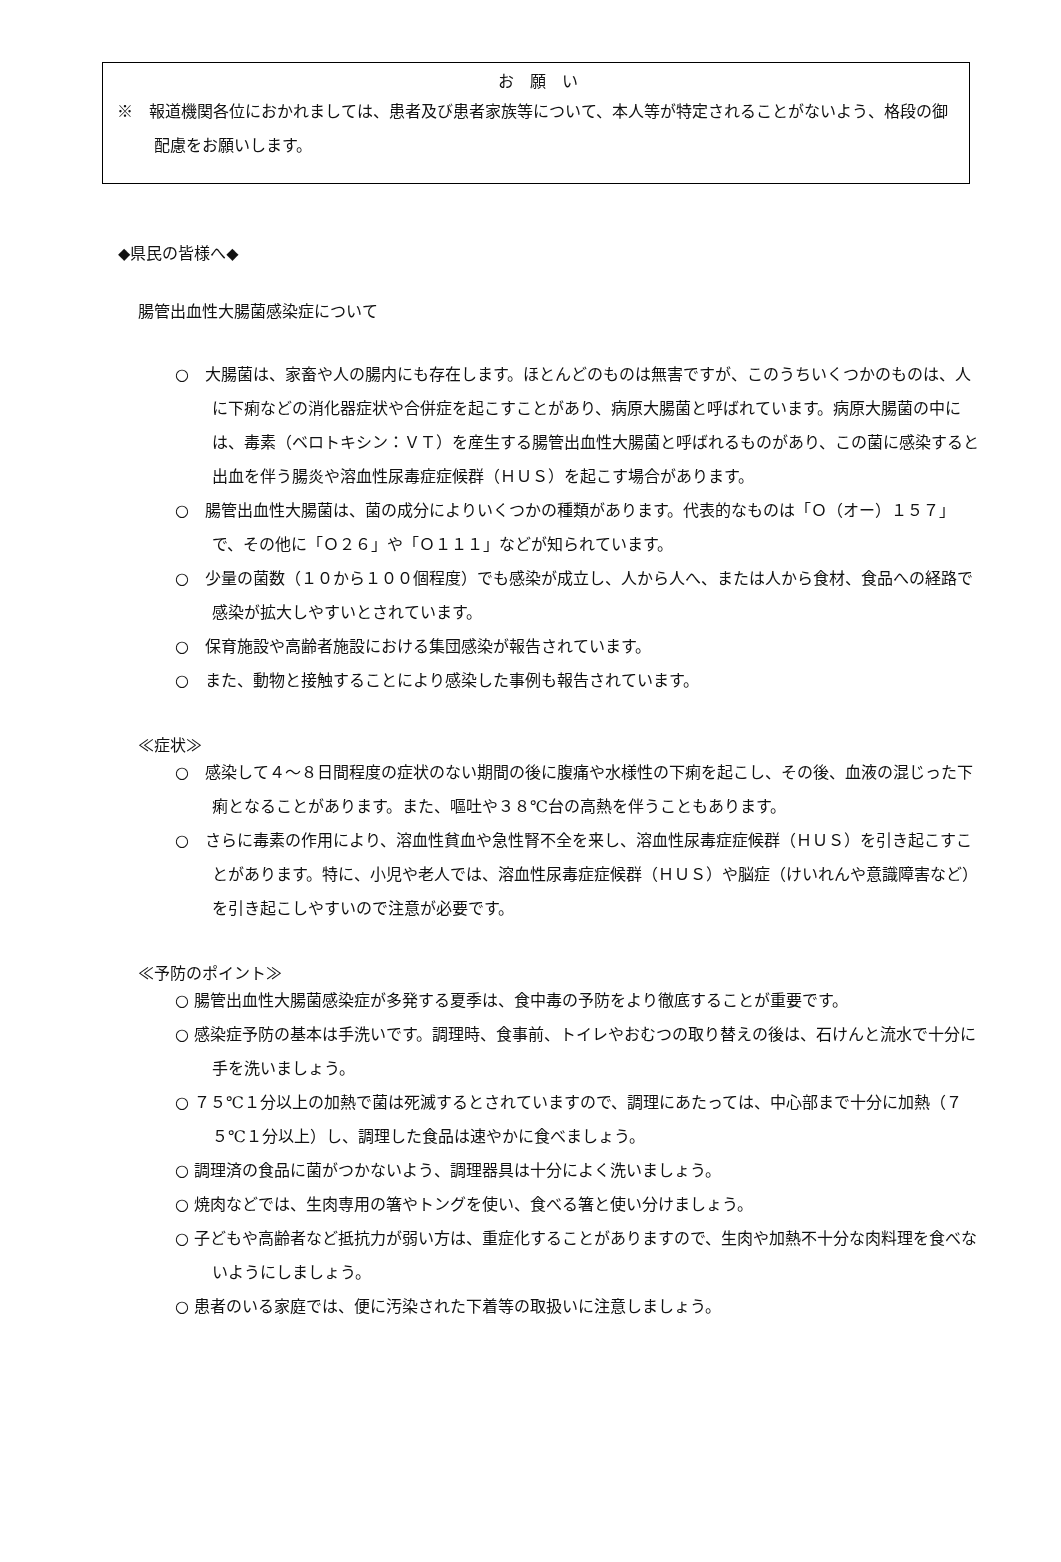お　願　い
※　報道機関各位におかれましては、患者及び患者家族等について、本人等が特定されることがないよう、格段の御配慮をお願いします。
◆県民の皆様へ◆
腸管出血性大腸菌感染症について
○　大腸菌は、家畜や人の腸内にも存在します。ほとんどのものは無害ですが、このうちいくつかのものは、人に下痢などの消化器症状や合併症を起こすことがあり、病原大腸菌と呼ばれています。病原大腸菌の中には、毒素（ベロトキシン：ＶＴ）を産生する腸管出血性大腸菌と呼ばれるものがあり、この菌に感染すると出血を伴う腸炎や溶血性尿毒症症候群（ＨＵＳ）を起こす場合があります。
○　腸管出血性大腸菌は、菌の成分によりいくつかの種類があります。代表的なものは「Ｏ（オー）１５７」で、その他に「Ｏ２６」や「Ｏ１１１」などが知られています。
○　少量の菌数（１０から１００個程度）でも感染が成立し、人から人へ、または人から食材、食品への経路で感染が拡大しやすいとされています。
○　保育施設や高齢者施設における集団感染が報告されています。
○　また、動物と接触することにより感染した事例も報告されています。
≪症状≫
○　感染して４～８日間程度の症状のない期間の後に腹痛や水様性の下痢を起こし、その後、血液の混じった下痢となることがあります。また、嘔吐や３８℃台の高熱を伴うこともあります。
○　さらに毒素の作用により、溶血性貧血や急性腎不全を来し、溶血性尿毒症症候群（ＨＵＳ）を引き起こすことがあります。特に、小児や老人では、溶血性尿毒症症候群（ＨＵＳ）や脳症（けいれんや意識障害など）を引き起こしやすいので注意が必要です。
≪予防のポイント≫
○ 腸管出血性大腸菌感染症が多発する夏季は、食中毒の予防をより徹底することが重要です。
○ 感染症予防の基本は手洗いです。調理時、食事前、トイレやおむつの取り替えの後は、石けんと流水で十分に手を洗いましょう。
○ ７５℃１分以上の加熱で菌は死滅するとされていますので、調理にあたっては、中心部まで十分に加熱（７５℃１分以上）し、調理した食品は速やかに食べましょう。
○ 調理済の食品に菌がつかないよう、調理器具は十分によく洗いましょう。
○ 焼肉などでは、生肉専用の箸やトングを使い、食べる箸と使い分けましょう。
○ 子どもや高齢者など抵抗力が弱い方は、重症化することがありますので、生肉や加熱不十分な肉料理を食べないようにしましょう。
○ 患者のいる家庭では、便に汚染された下着等の取扱いに注意しましょう。